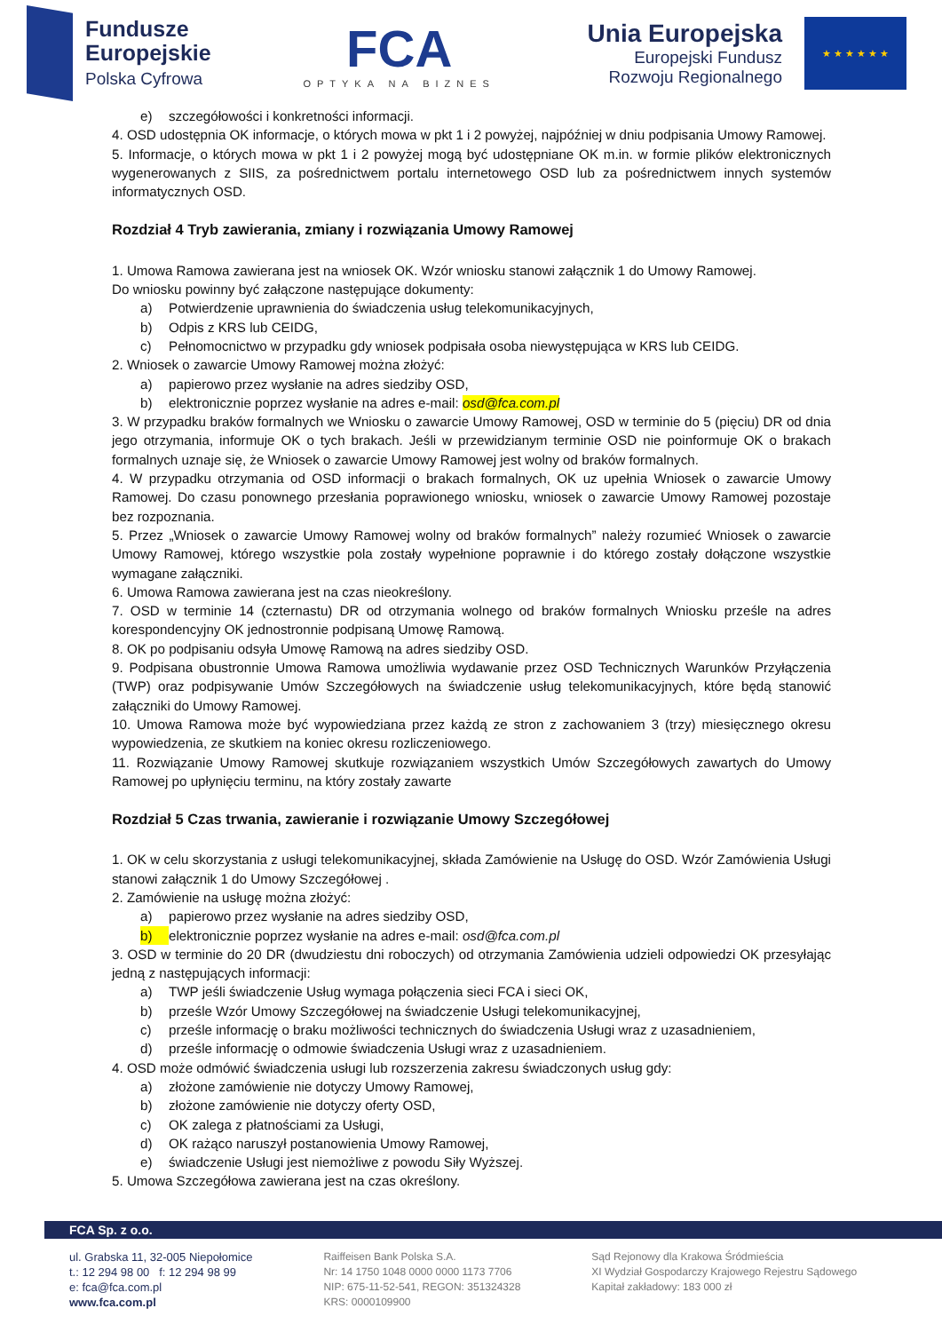Fundusze
Europejskie
Polska Cyfrowa
FCA
OPTYKA NA BIZNES
Unia Europejska
Europejski Fundusz
Rozwoju Regionalnego
★ ★ ★ ★ ★ ★
e) szczegółowości i konkretności informacji.
4. OSD udostępnia OK informacje, o których mowa w pkt 1 i 2 powyżej, najpóźniej w dniu podpisania Umowy Ramowej.
5. Informacje, o których mowa w pkt 1 i 2 powyżej mogą być udostępniane OK m.in. w formie plików elektronicznych wygenerowanych z SIIS, za pośrednictwem portalu internetowego OSD lub za pośrednictwem innych systemów informatycznych OSD.
Rozdział 4 Tryb zawierania, zmiany i rozwiązania Umowy Ramowej
1. Umowa Ramowa zawierana jest na wniosek OK. Wzór wniosku stanowi załącznik 1 do Umowy Ramowej.
Do wniosku powinny być załączone następujące dokumenty:
a) Potwierdzenie uprawnienia do świadczenia usług telekomunikacyjnych,
b) Odpis z KRS lub CEIDG,
c) Pełnomocnictwo w przypadku gdy wniosek podpisała osoba niewystępująca w KRS lub CEIDG.
2. Wniosek o zawarcie Umowy Ramowej można złożyć:
a) papierowo przez wysłanie na adres siedziby OSD,
b) elektronicznie poprzez wysłanie na adres e-mail: osd@fca.com.pl
3. W przypadku braków formalnych we Wniosku o zawarcie Umowy Ramowej, OSD w terminie do 5 (pięciu) DR od dnia jego otrzymania, informuje OK o tych brakach. Jeśli w przewidzianym terminie OSD nie poinformuje OK o brakach formalnych uznaje się, że Wniosek o zawarcie Umowy Ramowej jest wolny od braków formalnych.
4. W przypadku otrzymania od OSD informacji o brakach formalnych, OK uz upełnia Wniosek o zawarcie Umowy Ramowej. Do czasu ponownego przesłania poprawionego wniosku, wniosek o zawarcie Umowy Ramowej pozostaje bez rozpoznania.
5. Przez „Wniosek o zawarcie Umowy Ramowej wolny od braków formalnych” należy rozumieć Wniosek o zawarcie Umowy Ramowej, którego wszystkie pola zostały wypełnione poprawnie i do którego zostały dołączone wszystkie wymagane załączniki.
6. Umowa Ramowa zawierana jest na czas nieokreślony.
7. OSD w terminie 14 (czternastu) DR od otrzymania wolnego od braków formalnych Wniosku prześle na adres korespondencyjny OK jednostronnie podpisaną Umowę Ramową.
8. OK po podpisaniu odsyła Umowę Ramową na adres siedziby OSD.
9. Podpisana obustronnie Umowa Ramowa umożliwia wydawanie przez OSD Technicznych Warunków Przyłączenia (TWP) oraz podpisywanie Umów Szczegółowych na świadczenie usług telekomunikacyjnych, które będą stanowić załączniki do Umowy Ramowej.
10. Umowa Ramowa może być wypowiedziana przez każdą ze stron z zachowaniem 3 (trzy) miesięcznego okresu wypowiedzenia, ze skutkiem na koniec okresu rozliczeniowego.
11. Rozwiązanie Umowy Ramowej skutkuje rozwiązaniem wszystkich Umów Szczegółowych zawartych do Umowy Ramowej po upłynięciu terminu, na który zostały zawarte
Rozdział 5 Czas trwania, zawieranie i rozwiązanie Umowy Szczegółowej
1. OK w celu skorzystania z usługi telekomunikacyjnej, składa Zamówienie na Usługę do OSD. Wzór Zamówienia Usługi stanowi załącznik 1 do Umowy Szczegółowej .
2. Zamówienie na usługę można złożyć:
a) papierowo przez wysłanie na adres siedziby OSD,
b) elektronicznie poprzez wysłanie na adres e-mail: osd@fca.com.pl
3. OSD w terminie do 20 DR (dwudziestu dni roboczych) od otrzymania Zamówienia udzieli odpowiedzi OK przesyłając jedną z następujących informacji:
a) TWP jeśli świadczenie Usług wymaga połączenia sieci FCA i sieci OK,
b) prześle Wzór Umowy Szczegółowej na świadczenie Usługi telekomunikacyjnej,
c) prześle informację o braku możliwości technicznych do świadczenia Usługi wraz z uzasadnieniem,
d) prześle informację o odmowie świadczenia Usługi wraz z uzasadnieniem.
4. OSD może odmówić świadczenia usługi lub rozszerzenia zakresu świadczonych usług gdy:
a) złożone zamówienie nie dotyczy Umowy Ramowej,
b) złożone zamówienie nie dotyczy oferty OSD,
c) OK zalega z płatnościami za Usługi,
d) OK rażąco naruszył postanowienia Umowy Ramowej,
e) świadczenie Usługi jest niemożliwe z powodu Siły Wyższej.
5. Umowa Szczegółowa zawierana jest na czas określony.
FCA Sp. z o.o.
ul. Grabska 11, 32-005 Niepołomice
t.: 12 294 98 00 f: 12 294 98 99
e: fca@fca.com.pl
www.fca.com.pl
Raiffeisen Bank Polska S.A.
Nr: 14 1750 1048 0000 0000 1173 7706
NIP: 675-11-52-541, REGON: 351324328
KRS: 0000109900
Sąd Rejonowy dla Krakowa Śródmieścia
XI Wydział Gospodarczy Krajowego Rejestru Sądowego
Kapitał zakładowy: 183 000 zł